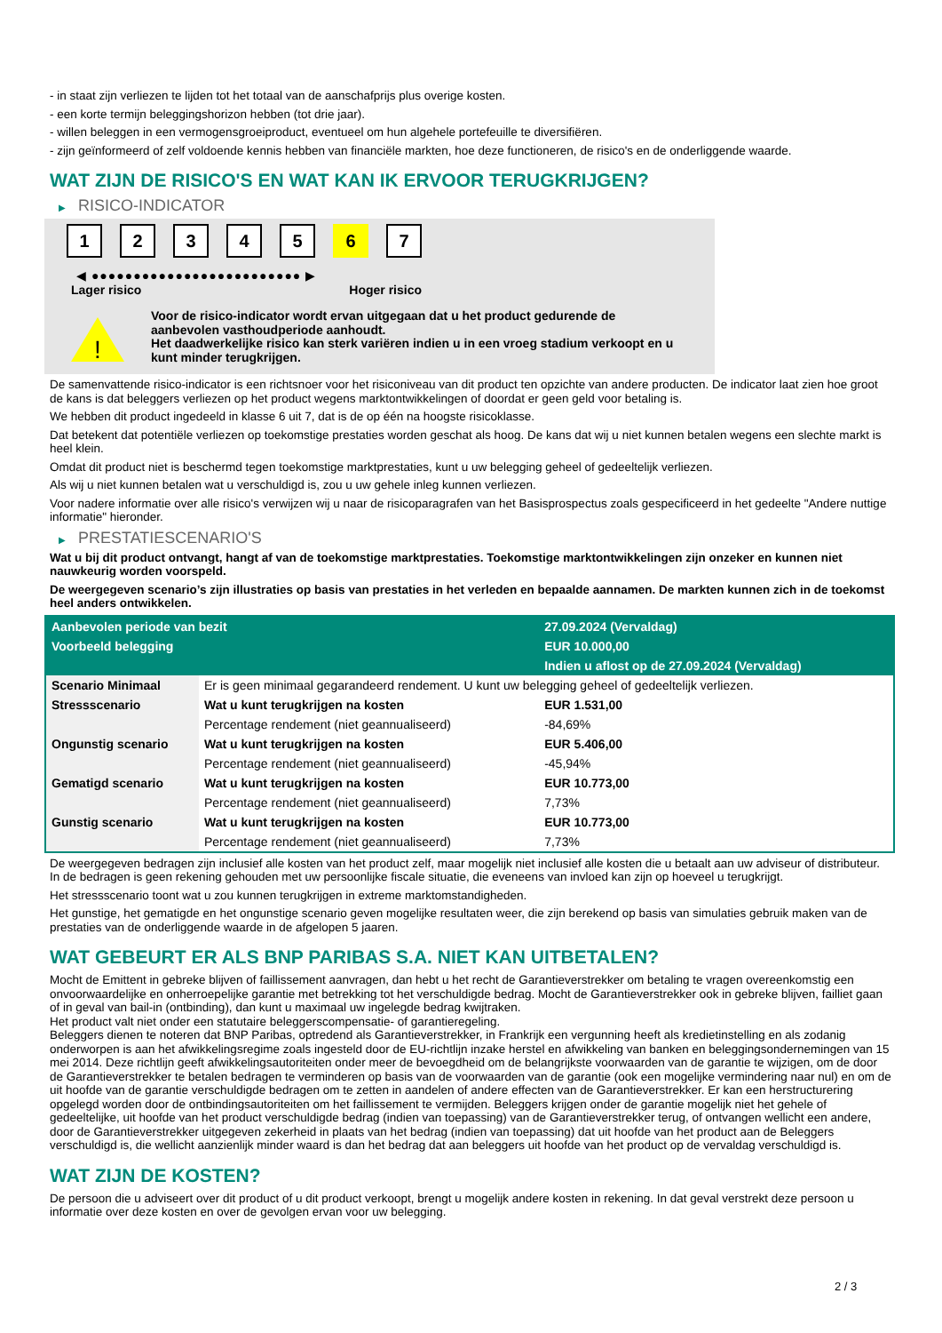- in staat zijn verliezen te lijden tot het totaal van de aanschafprijs plus overige kosten.
- een korte termijn beleggingshorizon hebben (tot drie jaar).
- willen beleggen in een vermogensgroeiproduct, eventueel om hun algehele portefeuille te diversifiëren.
- zijn geïnformeerd of zelf voldoende kennis hebben van financiële markten, hoe deze functioneren, de risico's en de onderliggende waarde.
WAT ZIJN DE RISICO'S EN WAT KAN IK ERVOOR TERUGKRIJGEN?
▶ RISICO-INDICATOR
1 2 3 4 5 6 7
◀ ●●●●●●●●●●●●●●●●●●●●●●●●● ▶
Lager risico Hoger risico
!
Voor de risico-indicator wordt ervan uitgegaan dat u het product gedurende de aanbevolen vasthoudperiode aanhoudt.
Het daadwerkelijke risico kan sterk variëren indien u in een vroeg stadium verkoopt en u kunt minder terugkrijgen.
De samenvattende risico-indicator is een richtsnoer voor het risiconiveau van dit product ten opzichte van andere producten. De indicator laat zien hoe groot de kans is dat beleggers verliezen op het product wegens marktontwikkelingen of doordat er geen geld voor betaling is.
We hebben dit product ingedeeld in klasse 6 uit 7, dat is de op één na hoogste risicoklasse.
Dat betekent dat potentiële verliezen op toekomstige prestaties worden geschat als hoog. De kans dat wij u niet kunnen betalen wegens een slechte markt is heel klein.
Omdat dit product niet is beschermd tegen toekomstige marktprestaties, kunt u uw belegging geheel of gedeeltelijk verliezen.
Als wij u niet kunnen betalen wat u verschuldigd is, zou u uw gehele inleg kunnen verliezen.
Voor nadere informatie over alle risico's verwijzen wij u naar de risicoparagrafen van het Basisprospectus zoals gespecificeerd in het gedeelte "Andere nuttige informatie" hieronder.
▶ PRESTATIESCENARIO'S
Wat u bij dit product ontvangt, hangt af van de toekomstige marktprestaties. Toekomstige marktontwikkelingen zijn onzeker en kunnen niet nauwkeurig worden voorspeld.
De weergegeven scenario’s zijn illustraties op basis van prestaties in het verleden en bepaalde aannamen. De markten kunnen zich in de toekomst heel anders ontwikkelen.
| Aanbevolen periode van bezit | | 27.09.2024 (Vervaldag) |
| --- | --- | --- |
| Voorbeeld belegging | | EUR 10.000,00 |
| | | Indien u aflost op de 27.09.2024 (Vervaldag) |
| Scenario Minimaal | Er is geen minimaal gegarandeerd rendement. U kunt uw belegging geheel of gedeeltelijk verliezen. | |
| Stressscenario | Wat u kunt terugkrijgen na kosten | EUR 1.531,00 |
| | Percentage rendement (niet geannualiseerd) | -84,69% |
| Ongunstig scenario | Wat u kunt terugkrijgen na kosten | EUR 5.406,00 |
| | Percentage rendement (niet geannualiseerd) | -45,94% |
| Gematigd scenario | Wat u kunt terugkrijgen na kosten | EUR 10.773,00 |
| | Percentage rendement (niet geannualiseerd) | 7,73% |
| Gunstig scenario | Wat u kunt terugkrijgen na kosten | EUR 10.773,00 |
| | Percentage rendement (niet geannualiseerd) | 7,73% |
De weergegeven bedragen zijn inclusief alle kosten van het product zelf, maar mogelijk niet inclusief alle kosten die u betaalt aan uw adviseur of distributeur. In de bedragen is geen rekening gehouden met uw persoonlijke fiscale situatie, die eveneens van invloed kan zijn op hoeveel u terugkrijgt.
Het stressscenario toont wat u zou kunnen terugkrijgen in extreme marktomstandigheden.
Het gunstige, het gematigde en het ongunstige scenario geven mogelijke resultaten weer, die zijn berekend op basis van simulaties gebruik maken van de prestaties van de onderliggende waarde in de afgelopen 5 jaaren.
WAT GEBEURT ER ALS BNP PARIBAS S.A. NIET KAN UITBETALEN?
Mocht de Emittent in gebreke blijven of faillissement aanvragen, dan hebt u het recht de Garantieverstrekker om betaling te vragen overeenkomstig een onvoorwaardelijke en onherroepelijke garantie met betrekking tot het verschuldigde bedrag. Mocht de Garantieverstrekker ook in gebreke blijven, failliet gaan of in geval van bail-in (ontbinding), dan kunt u maximaal uw ingelegde bedrag kwijtraken.
Het product valt niet onder een statutaire beleggerscompensatie- of garantieregeling.
Beleggers dienen te noteren dat BNP Paribas, optredend als Garantieverstrekker, in Frankrijk een vergunning heeft als kredietinstelling en als zodanig onderworpen is aan het afwikkelingsregime zoals ingesteld door de EU-richtlijn inzake herstel en afwikkeling van banken en beleggingsondernemingen van 15 mei 2014. Deze richtlijn geeft afwikkelingsautoriteiten onder meer de bevoegdheid om de belangrijkste voorwaarden van de garantie te wijzigen, om de door de Garantieverstrekker te betalen bedragen te verminderen op basis van de voorwaarden van de garantie (ook een mogelijke vermindering naar nul) en om de uit hoofde van de garantie verschuldigde bedragen om te zetten in aandelen of andere effecten van de Garantieverstrekker. Er kan een herstructurering opgelegd worden door de ontbindingsautoriteiten om het faillissement te vermijden. Beleggers krijgen onder de garantie mogelijk niet het gehele of gedeeltelijke, uit hoofde van het product verschuldigde bedrag (indien van toepassing) van de Garantieverstrekker terug, of ontvangen wellicht een andere, door de Garantieverstrekker uitgegeven zekerheid in plaats van het bedrag (indien van toepassing) dat uit hoofde van het product aan de Beleggers verschuldigd is, die wellicht aanzienlijk minder waard is dan het bedrag dat aan beleggers uit hoofde van het product op de vervaldag verschuldigd is.
WAT ZIJN DE KOSTEN?
De persoon die u adviseert over dit product of u dit product verkoopt, brengt u mogelijk andere kosten in rekening. In dat geval verstrekt deze persoon u informatie over deze kosten en over de gevolgen ervan voor uw belegging.
2 / 3